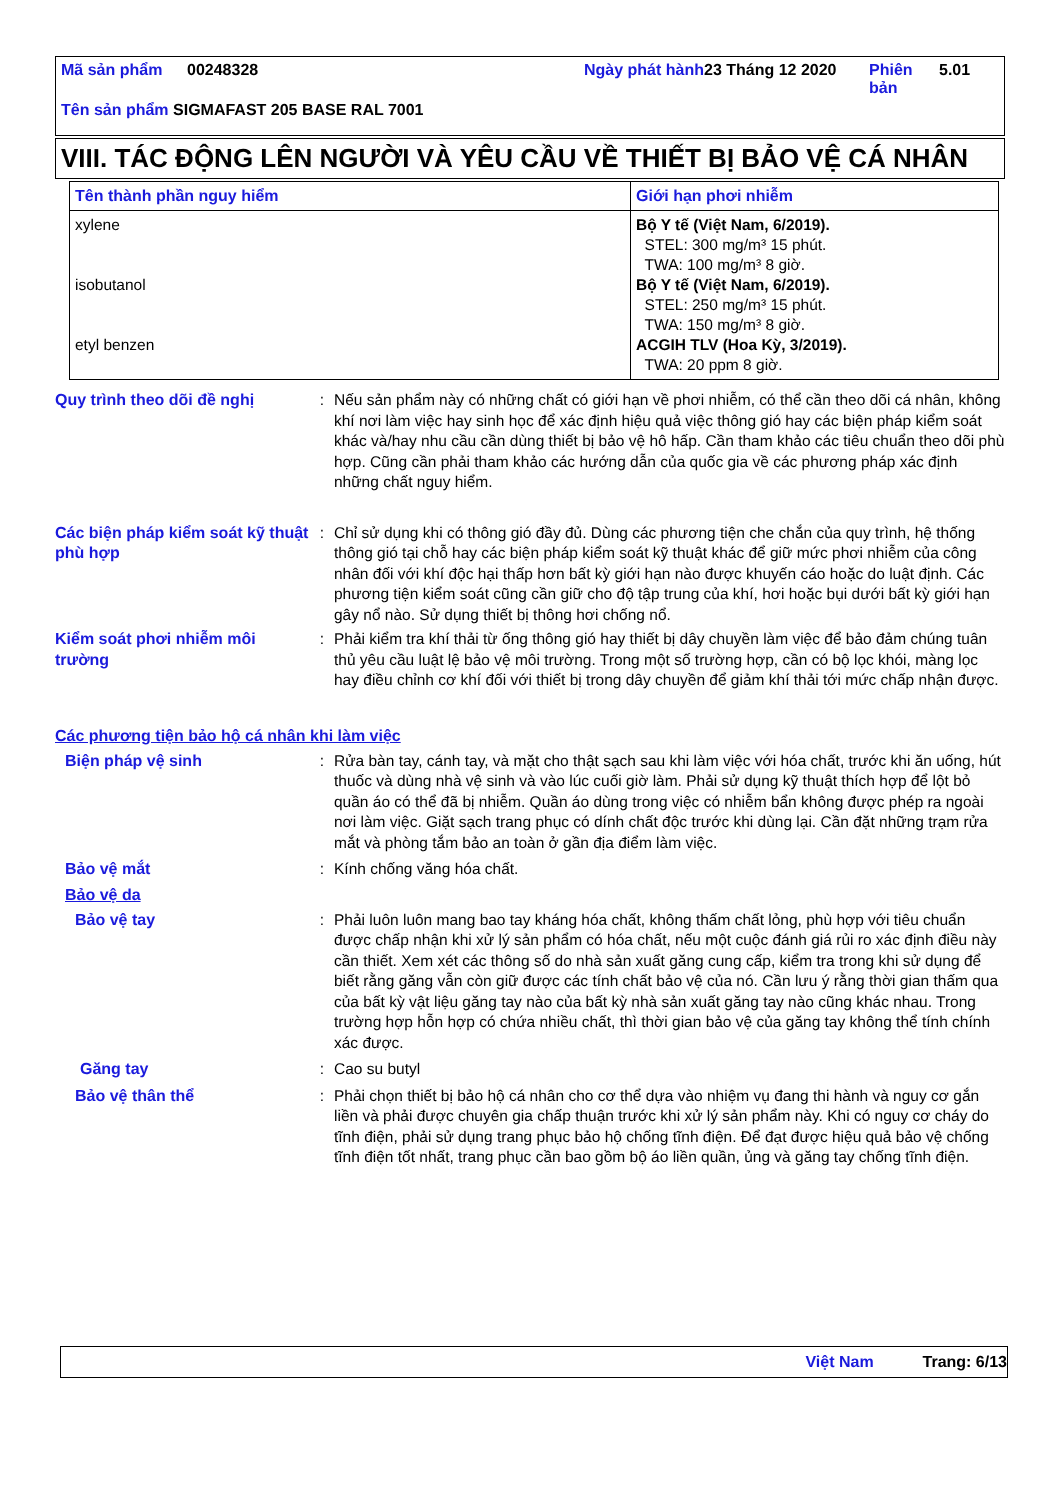| Mã sản phẩm | 00248328 | Ngày phát hành | 23 Tháng 12 2020 | Phiên bản | 5.01 |
Tên sản phẩm SIGMAFAST 205 BASE RAL 7001
VIII. TÁC ĐỘNG LÊN NGƯỜI VÀ YÊU CẦU VỀ THIẾT BỊ BẢO VỆ CÁ NHÂN
| Tên thành phần nguy hiểm | Giới hạn phơi nhiễm |
| --- | --- |
| xylene isobutanol etyl benzen | Bộ Y tế (Việt Nam, 6/2019). STEL: 300 mg/m³ 15 phút. TWA: 100 mg/m³ 8 giờ. Bộ Y tế (Việt Nam, 6/2019). STEL: 250 mg/m³ 15 phút. TWA: 150 mg/m³ 8 giờ. ACGIH TLV (Hoa Kỳ, 3/2019). TWA: 20 ppm 8 giờ. |
Quy trình theo dõi đề nghị : Nếu sản phẩm này có những chất có giới hạn về phơi nhiễm, có thể cần theo dõi cá nhân, không khí nơi làm việc hay sinh học để xác định hiệu quả việc thông gió hay các biện pháp kiểm soát khác và/hay nhu cầu cần dùng thiết bị bảo vệ hô hấp. Cần tham khảo các tiêu chuẩn theo dõi phù hợp. Cũng cần phải tham khảo các hướng dẫn của quốc gia về các phương pháp xác định những chất nguy hiểm.
Các biện pháp kiểm soát kỹ thuật phù hợp
: Chỉ sử dụng khi có thông gió đầy đủ. Dùng các phương tiện che chắn của quy trình, hệ thống thông gió tại chỗ hay các biện pháp kiểm soát kỹ thuật khác để giữ mức phơi nhiễm của công nhân đối với khí độc hại thấp hơn bất kỳ giới hạn nào được khuyến cáo hoặc do luật định. Các phương tiện kiểm soát cũng cần giữ cho độ tập trung của khí, hơi hoặc bụi dưới bất kỳ giới hạn gây nổ nào. Sử dụng thiết bị thông hơi chống nổ.
Kiểm soát phơi nhiễm môi trường
: Phải kiểm tra khí thải từ ống thông gió hay thiết bị dây chuyền làm việc để bảo đảm chúng tuân thủ yêu cầu luật lệ bảo vệ môi trường. Trong một số trường hợp, cần có bộ lọc khói, màng lọc hay điều chỉnh cơ khí đối với thiết bị trong dây chuyền để giảm khí thải tới mức chấp nhận được.
Các phương tiện bảo hộ cá nhân khi làm việc
Biện pháp vệ sinh : Rửa bàn tay, cánh tay, và mặt cho thật sạch sau khi làm việc với hóa chất, trước khi ăn uống, hút thuốc và dùng nhà vệ sinh và vào lúc cuối giờ làm. Phải sử dụng kỹ thuật thích hợp để lột bỏ quần áo có thể đã bị nhiễm. Quần áo dùng trong việc có nhiễm bẩn không được phép ra ngoài nơi làm việc. Giặt sạch trang phục có dính chất độc trước khi dùng lại. Cần đặt những trạm rửa mắt và phòng tắm bảo an toàn ở gần địa điểm làm việc.
Bảo vệ mắt : Kính chống văng hóa chất.
Bảo vệ da
Bảo vệ tay : Phải luôn luôn mang bao tay kháng hóa chất, không thấm chất lỏng, phù hợp với tiêu chuẩn được chấp nhận khi xử lý sản phẩm có hóa chất, nếu một cuộc đánh giá rủi ro xác định điều này cần thiết. Xem xét các thông số do nhà sản xuất găng cung cấp, kiểm tra trong khi sử dụng để biết rằng găng vẫn còn giữ được các tính chất bảo vệ của nó. Cần lưu ý rằng thời gian thấm qua của bất kỳ vật liệu găng tay nào của bất kỳ nhà sản xuất găng tay nào cũng khác nhau. Trong trường hợp hỗn hợp có chứa nhiều chất, thì thời gian bảo vệ của găng tay không thể tính chính xác được.
Găng tay : Cao su butyl
Bảo vệ thân thể : Phải chọn thiết bị bảo hộ cá nhân cho cơ thể dựa vào nhiệm vụ đang thi hành và nguy cơ gắn liền và phải được chuyên gia chấp thuận trước khi xử lý sản phẩm này. Khi có nguy cơ cháy do tĩnh điện, phải sử dụng trang phục bảo hộ chống tĩnh điện. Để đạt được hiệu quả bảo vệ chống tĩnh điện tốt nhất, trang phục cần bao gồm bộ áo liền quần, ủng và găng tay chống tĩnh điện.
Việt Nam Trang: 6/13